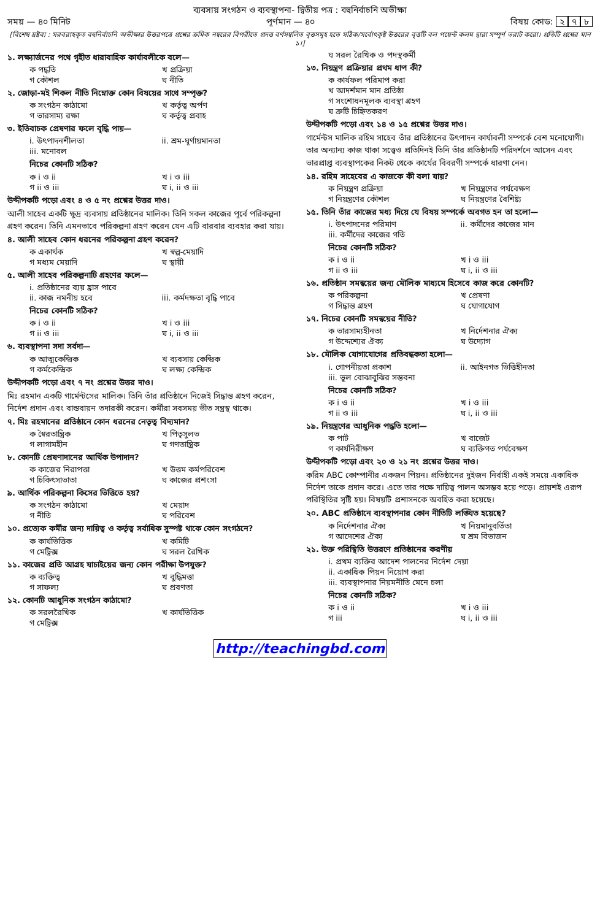ব্যবসায় সংগঠন ও ব্যবস্থাপনা- দ্বিতীয় পত্র : বহুনির্বাচনি অভীক্ষা
সময় — ৪০ মিনিট পূর্ণমান — ৪০ বিষয় কোড: ২ ৭ ৮
[বিশেষ দ্রষ্টব্য : সরবরাহকৃত বহুনির্বাচনি অভীক্ষার উত্তরপত্রে প্রশ্নের ক্রমিক নম্বরের বিপরীতে প্রদত্ত বর্ণসম্বলিত বৃত্তসমূহ হতে সঠিক/সর্বোৎকৃষ্ট উত্তরের বৃত্তটি বল পয়েন্ট কলম দ্বারা সম্পূর্ণ ভরাট করো। প্রতিটি প্রশ্নের মান ১।]
১. লক্ষ্যার্জনের পথে গৃহীত ধারাবাহিক কার্যাবলীকে বলে—
ক পদ্ধতি খ প্রক্রিয়া
গ কৌশল ঘ নীতি
২. জোড়া-মই শিকল নীতি নিম্নোক্ত কোন বিষয়ের সাথে সম্পৃক্ত?
ক সংগঠন কাঠামো খ কর্তৃত্ব অর্পণ
গ ভারসাম্য রক্ষা ঘ কর্তৃত্ব প্রবাহ
৩. ইতিবাচক প্রেষণার ফলে বৃদ্ধি পায়—
i. উৎপাদনশীলতা ii. শ্রম-ঘূর্ণায়মানতা
iii. মনোবল
নিচের কোনটি সঠিক?
ক i ও ii খ i ও iii
গ ii ও iii ঘ i, ii ও iii
উদ্দীপকটি পড়ো এবং ৪ ও ৫ নং প্রশ্নের উত্তর দাও।
আলী সাহেব একটি ক্ষুদ্র ব্যবসায় প্রতিষ্ঠানের মালিক। তিনি সকল কাজের পূর্বে পরিকল্পনা গ্রহণ করেন। তিনি এমনভাবে পরিকল্পনা গ্রহণ করেন যেন এটি বারবার ব্যবহার করা যায়।
৪. আলী সাহেব কোন ধরনের পরিকল্পনা গ্রহণ করেন?
ক একার্থক খ স্বল্প-মেয়াদি
গ মধ্যম মেয়াদি ঘ স্থায়ী
৫. আলী সাহেব পরিকল্পনাটি গ্রহণের ফলে—
i. প্রতিষ্ঠানের ব্যয় হ্রাস পাবে
ii. কাজ নমনীয় হবে iii. কর্মদক্ষতা বৃদ্ধি পাবে
নিচের কোনটি সঠিক?
ক i ও ii খ i ও iii
গ ii ও iii ঘ i, ii ও iii
৬. ব্যবস্থাপনা সদা সর্বদা—
ক আত্মকেন্দ্রিক খ ব্যবসায় কেন্দ্রিক
গ কর্মকেন্দ্রিক ঘ লক্ষ্য কেন্দ্রিক
উদ্দীপকটি পড়ো এবং ৭ নং প্রশ্নের উত্তর দাও।
মিঃ রহমান একটি গার্মেন্টসের মালিক। তিনি তাঁর প্রতিষ্ঠানে নিজেই সিদ্ধান্ত গ্রহণ করেন, নির্দেশ প্রদান এবং বাস্তবায়ন তদারকী করেন। কর্মীরা সবসময় ভীত সন্ত্রস্থ থাকে।
৭. মিঃ রহমানের প্রতিষ্ঠানে কোন ধরনের নেতৃত্ব বিদ্যমান?
ক স্বৈরতান্ত্রিক খ পিতৃসুলভ
গ লাগামহীন ঘ গণতান্ত্রিক
৮. কোনটি প্রেষণাদানের আর্থিক উপাদান?
ক কাজের নিরাপত্তা খ উত্তম কর্মপরিবেশ
গ চিকিৎসাভাতা ঘ কাজের প্রশংসা
৯. আর্থিক পরিকল্পনা কিসের ভিত্তিতে হয়?
ক সংগঠন কাঠামো খ মেয়াদ
গ নীতি ঘ পরিবেশ
১০. প্রত্যেক কর্মীর জন্য দায়িত্ব ও কর্তৃত্ব সর্বাধিক সুস্পষ্ট থাকে কোন সংগঠনে?
ক কার্যভিত্তিক খ কমিটি
গ মেট্রিক্স ঘ সরল রৈখিক
১১. কাজের প্রতি আগ্রহ যাচাইয়ের জন্য কোন পরীক্ষা উপযুক্ত?
ক ব্যক্তিত্ব খ বুদ্ধিমত্তা
গ সাফল্য ঘ প্রবণতা
১২. কোনটি আধুনিক সংগঠন কাঠামো?
ক সরলরৈখিক খ কার্যভিত্তিক
গ মেট্রিক্স
ঘ সরল রৈখিক ও পদস্থকর্মী
১৩. নিয়ন্ত্রণ প্রক্রিয়ার প্রথম ধাপ কী?
ক কার্যফল পরিমাপ করা
খ আদর্শমান মান প্রতিষ্ঠা
গ সংশোধনমূলক ব্যবস্থা গ্রহণ
ঘ ত্রুটি চিহ্নিতকরণ
উদ্দীপকটি পড়ো এবং ১৪ ও ১৫ প্রশ্নের উত্তর দাও।
গার্মেন্টস মালিক রহিম সাহেব তাঁর প্রতিষ্ঠানের উৎপাদন কার্যাবলী সম্পর্কে বেশ মনোযোগী। তার অন্যান্য কাজ থাকা সত্ত্বেও প্রতিদিনই তিনি তাঁর প্রতিষ্ঠানটি পরিদর্শনে আসেন এবং ভারপ্রাপ্ত ব্যবস্থাপকের নিকট থেকে কার্যের বিবরণী সম্পর্কে ধারণা নেন।
১৪. রহিম সাহেবের এ কাজকে কী বলা যায়?
ক নিয়ন্ত্রণ প্রক্রিয়া খ নিয়ন্ত্রণের পর্যবেক্ষণ
গ নিয়ন্ত্রণের কৌশল ঘ নিয়ন্ত্রণের বৈশিষ্ট্য
১৫. তিনি তাঁর কাজের মধ্য দিয়ে যে বিষয় সম্পর্কে অবগত হন তা হলো—
i. উৎপাদনের পরিমাণ ii. কর্মীদের কাজের মান
iii. কর্মীদের কাজের গতি
নিচের কোনটি সঠিক?
ক i ও ii খ i ও iii
গ ii ও iii ঘ i, ii ও iii
১৬. প্রতিষ্ঠান সমন্বয়ের জন্য মৌলিক মাধ্যমে হিসেবে কাজ করে কোনটি?
ক পরিকল্পনা খ প্রেষণা
গ সিদ্ধান্ত গ্রহণ ঘ যোগাযোগ
১৭. নিচের কোনটি সমন্বয়ের নীতি?
ক ভারসাম্যহীনতা খ নির্দেশনার ঐক্য
গ উদ্দেশ্যের ঐক্য ঘ উদ্যোগ
১৮. মৌলিক যোগাযোগের প্রতিবন্ধকতা হলো—
i. গোপনীয়তা প্রকাশ ii. আইনগত ভিত্তিহীনতা
iii. ভুল বোঝাবুঝির সম্ভবনা
নিচের কোনটি সঠিক?
ক i ও ii খ i ও iii
গ ii ও iii ঘ i, ii ও iii
১৯. নিয়ন্ত্রণের আধুনিক পদ্ধতি হলো—
ক পার্ট খ বাজেট
গ কার্যনিরীক্ষণ ঘ ব্যক্তিগত পর্যবেক্ষণ
উদ্দীপকটি পড়ো এবং ২০ ও ২১ নং প্রশ্নের উত্তর দাও।
করিম ABC কোম্পানীর একজন পিয়ন। প্রতিষ্ঠানের দুইজন নির্বাহী একই সময়ে একাধিক নির্দেশ তাকে প্রদান করে। এতে তার পক্ষে দায়িত্ব পালন অসম্ভব হয়ে পড়ে। প্রায়শই এরূপ পরিস্থিতির সৃষ্টি হয়। বিষয়টি প্রশাসনকে অবহিত করা হয়েছে।
২০. ABC প্রতিষ্ঠানে ব্যবস্থাপনার কোন নীতিটি লঙ্ঘিত হয়েছে?
ক নির্দেশনার ঐক্য খ নিয়মানুবর্তিতা
গ আদেশের ঐক্য ঘ শ্রম বিভাজন
২১. উক্ত পরিস্থিতি উত্তরণে প্রতিষ্ঠানের করণীয়
i. প্রথম ব্যক্তির আদেশ পালনের নির্দেশ দেয়া
ii. একাধিক পিয়ন নিয়োগ করা
iii. ব্যবস্থাপনার নিয়মনীতি মেনে চলা
নিচের কোনটি সঠিক?
ক i ও ii খ i ও iii
গ iii ঘ i, ii ও iii
http://teachingbd.com